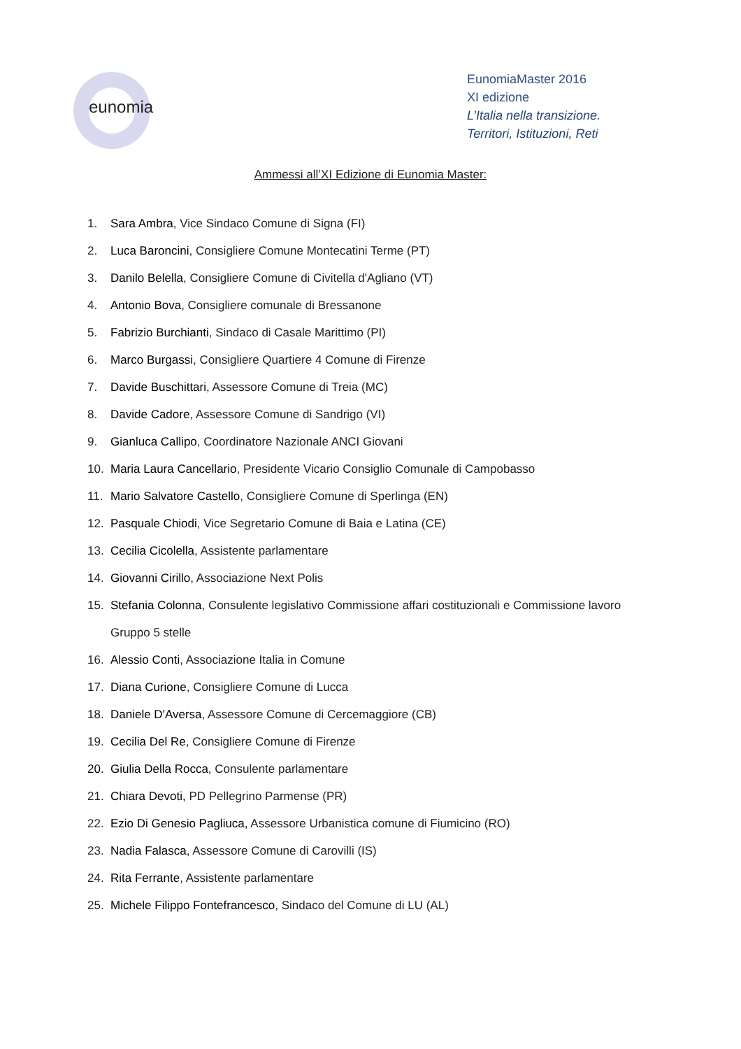eunomia
EunomiaMaster 2016
XI edizione
L’Italia nella transizione.
Territori, Istituzioni, Reti
Ammessi all’XI Edizione di Eunomia Master:
1. Sara Ambra, Vice Sindaco Comune di Signa (FI)
2. Luca Baroncini, Consigliere Comune Montecatini Terme (PT)
3. Danilo Belella, Consigliere Comune di Civitella d'Agliano (VT)
4. Antonio Bova, Consigliere comunale di Bressanone
5. Fabrizio Burchianti, Sindaco di Casale Marittimo (PI)
6. Marco Burgassi, Consigliere Quartiere 4 Comune di Firenze
7. Davide Buschittari, Assessore Comune di Treia (MC)
8. Davide Cadore, Assessore Comune di Sandrigo (VI)
9. Gianluca Callipo, Coordinatore Nazionale ANCI Giovani
10. Maria Laura Cancellario, Presidente Vicario Consiglio Comunale di Campobasso
11. Mario Salvatore Castello, Consigliere Comune di Sperlinga (EN)
12. Pasquale Chiodi, Vice Segretario Comune di Baia e Latina (CE)
13. Cecilia Cicolella, Assistente parlamentare
14. Giovanni Cirillo, Associazione Next Polis
15. Stefania Colonna, Consulente legislativo Commissione affari costituzionali e Commissione lavoro Gruppo 5 stelle
16. Alessio Conti, Associazione Italia in Comune
17. Diana Curione, Consigliere Comune di Lucca
18. Daniele D'Aversa, Assessore Comune di Cercemaggiore (CB)
19. Cecilia Del Re, Consigliere Comune di Firenze
20. Giulia Della Rocca, Consulente parlamentare
21. Chiara Devoti, PD Pellegrino Parmense (PR)
22. Ezio Di Genesio Pagliuca, Assessore Urbanistica comune di Fiumicino (RO)
23. Nadia Falasca, Assessore Comune di Carovilli (IS)
24. Rita Ferrante, Assistente parlamentare
25. Michele Filippo Fontefrancesco, Sindaco del Comune di LU (AL)